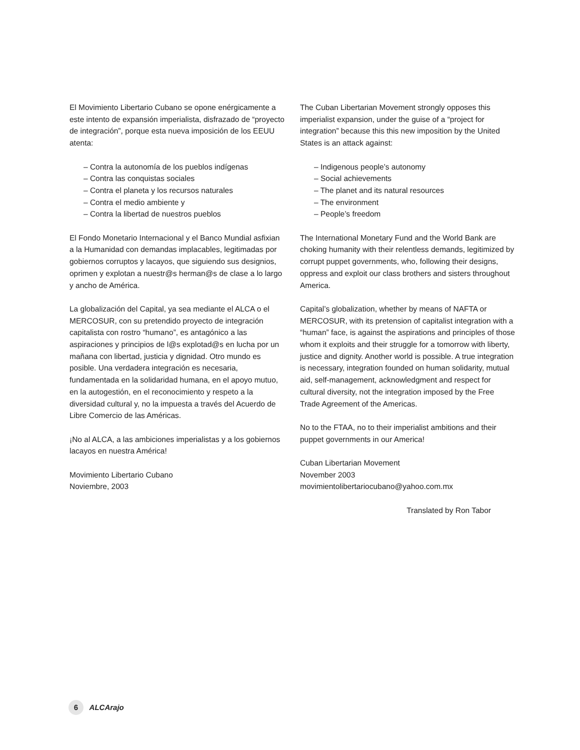El Movimiento Libertario Cubano se opone enérgicamente a este intento de expansión imperialista, disfrazado de “proyecto de integración”, porque esta nueva imposición de los EEUU atenta:
– Contra la autonomía de los pueblos indígenas
– Contra las conquistas sociales
– Contra el planeta y los recursos naturales
– Contra el medio ambiente y
– Contra la libertad de nuestros pueblos
El Fondo Monetario Internacional y el Banco Mundial asfixian a la Humanidad con demandas implacables, legitimadas por gobiernos corruptos y lacayos, que siguiendo sus designios, oprimen y explotan a nuestr@s herman@s de clase a lo largo y ancho de América.
La globalización del Capital, ya sea mediante el ALCA o el MERCOSUR, con su pretendido proyecto de integración capitalista con rostro “humano”, es antagónico a las aspiraciones y principios de l@s explotad@s en lucha por un mañana con libertad, justicia y dignidad. Otro mundo es posible. Una verdadera integración es necesaria, fundamentada en la solidaridad humana, en el apoyo mutuo, en la autogestión, en el reconocimiento y respeto a la diversidad cultural y, no la impuesta a través del Acuerdo de Libre Comercio de las Américas.
¡No al ALCA, a las ambiciones imperialistas y a los gobiernos lacayos en nuestra América!
Movimiento Libertario Cubano
Noviembre, 2003
The Cuban Libertarian Movement strongly opposes this imperialist expansion, under the guise of a “project for integration” because this this new imposition by the United States is an attack against:
– Indigenous people’s autonomy
– Social achievements
– The planet and its natural resources
– The environment
– People’s freedom
The International Monetary Fund and the World Bank are choking humanity with their relentless demands, legitimized by corrupt puppet governments, who, following their designs, oppress and exploit our class brothers and sisters throughout America.
Capital’s globalization, whether by means of NAFTA or MERCOSUR, with its pretension of capitalist integration with a “human” face, is against the aspirations and principles of those whom it exploits and their struggle for a tomorrow with liberty, justice and dignity. Another world is possible. A true integration is necessary, integration founded on human solidarity, mutual aid, self-management, acknowledgment and respect for cultural diversity, not the integration imposed by the Free Trade Agreement of the Americas.
No to the FTAA, no to their imperialist ambitions and their puppet governments in our America!
Cuban Libertarian Movement
November 2003
movimientolibertariocubano@yahoo.com.mx
Translated by Ron Tabor
6 ALCArajo